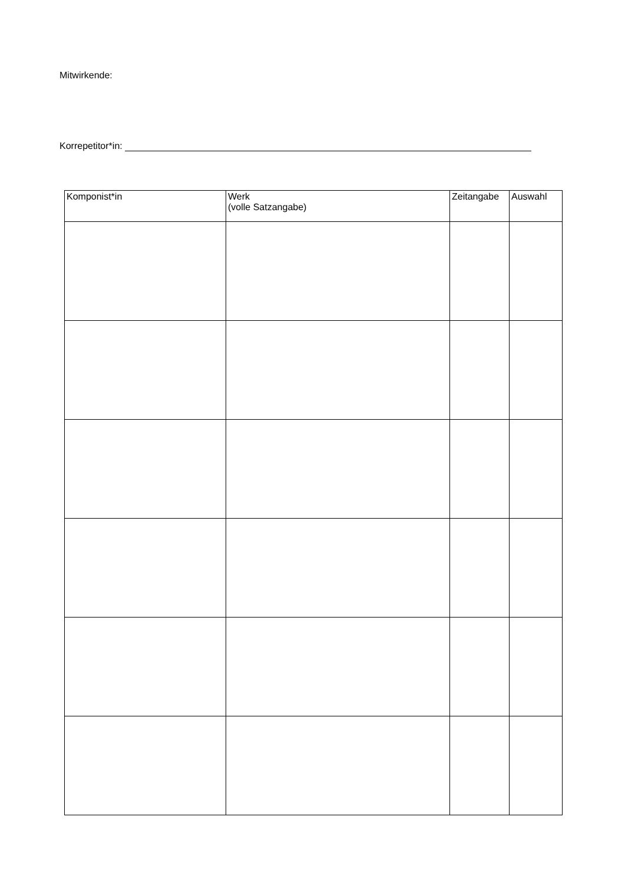Mitwirkende:
Korrepetitor*in:
| Komponist*in | Werk (volle Satzangabe) | Zeitangabe | Auswahl |
| --- | --- | --- | --- |